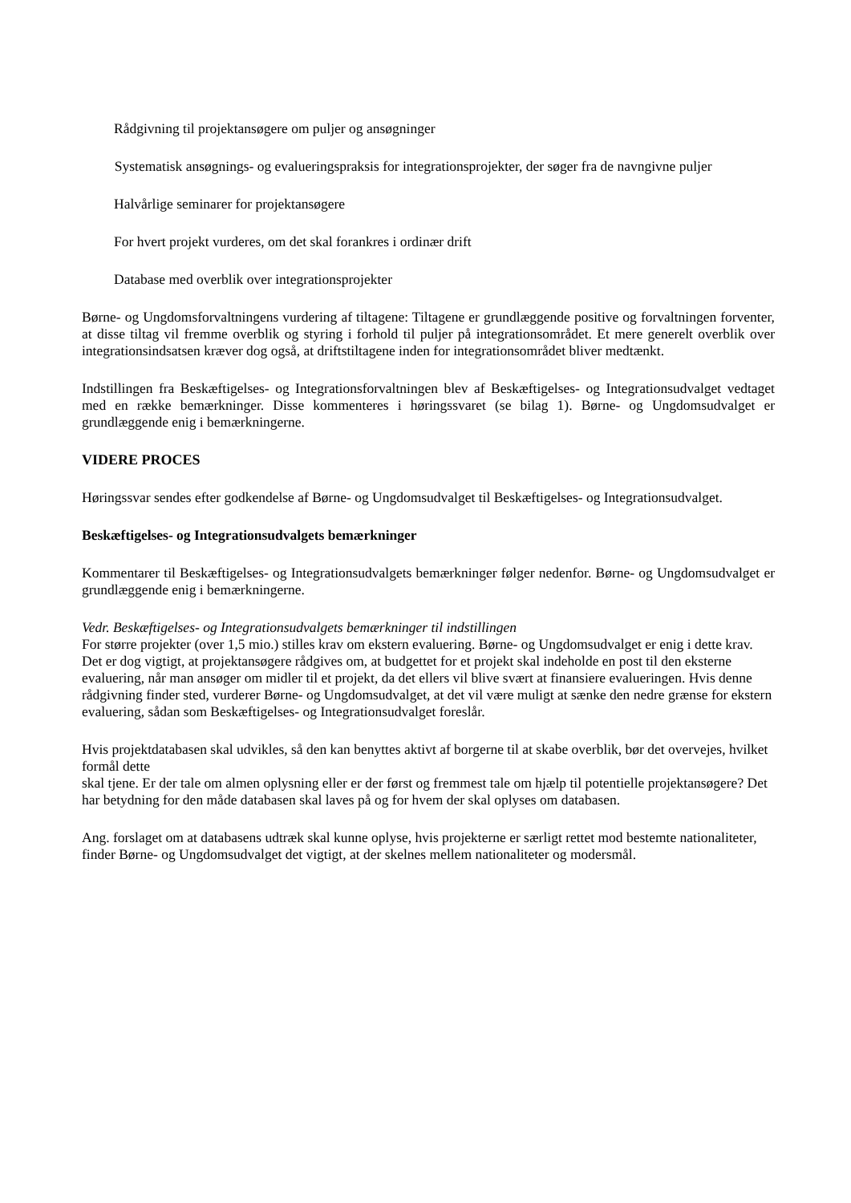Rådgivning til projektansøgere om puljer og ansøgninger
Systematisk ansøgnings- og evalueringspraksis for integrationsprojekter, der søger fra de navngivne puljer
Halvårlige seminarer for projektansøgere
For hvert projekt vurderes, om det skal forankres i ordinær drift
Database med overblik over integrationsprojekter
Børne- og Ungdomsforvaltningens vurdering af tiltagene: Tiltagene er grundlæggende positive og forvaltningen forventer, at disse tiltag vil fremme overblik og styring i forhold til puljer på integrationsområdet. Et mere generelt overblik over integrationsindsatsen kræver dog også, at driftstiltagene inden for integrationsområdet bliver medtænkt.
Indstillingen fra Beskæftigelses- og Integrationsforvaltningen blev af Beskæftigelses- og Integrationsudvalget vedtaget med en række bemærkninger. Disse kommenteres i høringssvaret (se bilag 1). Børne- og Ungdomsudvalget er grundlæggende enig i bemærkningerne.
VIDERE PROCES
Høringssvar sendes efter godkendelse af Børne- og Ungdomsudvalget til Beskæftigelses- og Integrationsudvalget.
Beskæftigelses- og Integrationsudvalgets bemærkninger
Kommentarer til Beskæftigelses- og Integrationsudvalgets bemærkninger følger nedenfor. Børne- og Ungdomsudvalget er grundlæggende enig i bemærkningerne.
Vedr. Beskæftigelses- og Integrationsudvalgets bemærkninger til indstillingen
For større projekter (over 1,5 mio.) stilles krav om ekstern evaluering. Børne- og Ungdomsudvalget er enig i dette krav. Det er dog vigtigt, at projektansøgere rådgives om, at budgettet for et projekt skal indeholde en post til den eksterne evaluering, når man ansøger om midler til et projekt, da det ellers vil blive svært at finansiere evalueringen. Hvis denne rådgivning finder sted, vurderer Børne- og Ungdomsudvalget, at det vil være muligt at sænke den nedre grænse for ekstern evaluering, sådan som Beskæftigelses- og Integrationsudvalget foreslår.
Hvis projektdatabasen skal udvikles, så den kan benyttes aktivt af borgerne til at skabe overblik, bør det overvejes, hvilket formål dette
skal tjene. Er der tale om almen oplysning eller er der først og fremmest tale om hjælp til potentielle projektansøgere? Det har betydning for den måde databasen skal laves på og for hvem der skal oplyses om databasen.
Ang. forslaget om at databasens udtræk skal kunne oplyse, hvis projekterne er særligt rettet mod bestemte nationaliteter, finder Børne- og Ungdomsudvalget det vigtigt, at der skelnes mellem nationaliteter og modersmål.